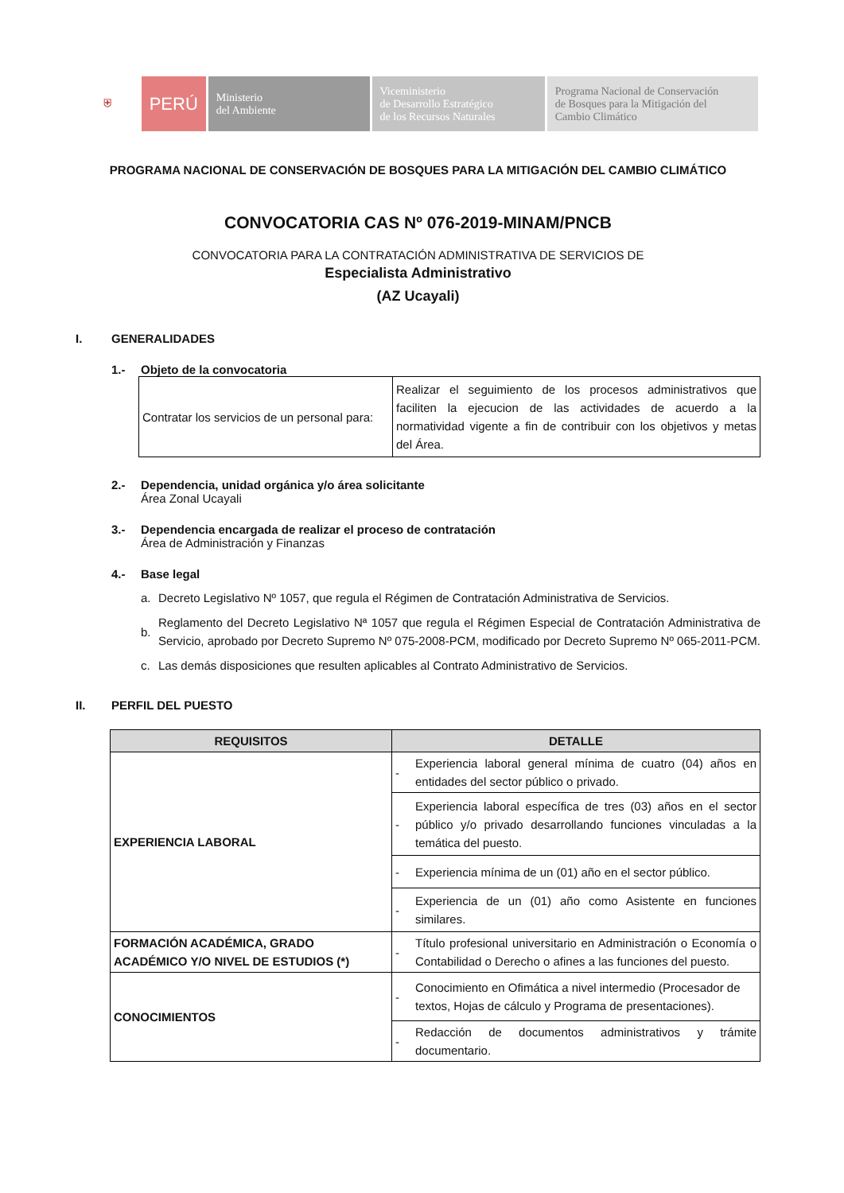⛨ PERÚ Ministerio
del Ambiente
Viceministerio
de Desarrollo Estratégico
de los Recursos Naturales
Programa Nacional de Conservación
de Bosques para la Mitigación del
Cambio Climático
PROGRAMA NACIONAL DE CONSERVACIÓN DE BOSQUES PARA LA MITIGACIÓN DEL CAMBIO CLIMÁTICO
CONVOCATORIA CAS Nº 076-2019-MINAM/PNCB
CONVOCATORIA PARA LA CONTRATACIÓN ADMINISTRATIVA DE SERVICIOS DE
Especialista Administrativo
(AZ Ucayali)
I. GENERALIDADES
1.- Objeto de la convocatoria
| Contratar los servicios de un personal para: | Realizar el seguimiento de los procesos administrativos que faciliten la ejecucion de las actividades de acuerdo a la normatividad vigente a fin de contribuir con los objetivos y metas del Área. |
2.- Dependencia, unidad orgánica y/o área solicitante
Área Zonal Ucayali
3.- Dependencia encargada de realizar el proceso de contratación
Área de Administración y Finanzas
4.- Base legal
a. Decreto Legislativo Nº 1057, que regula el Régimen de Contratación Administrativa de Servicios.
b. Reglamento del Decreto Legislativo Nª 1057 que regula el Régimen Especial de Contratación Administrativa de Servicio, aprobado por Decreto Supremo Nº 075-2008-PCM, modificado por Decreto Supremo Nº 065-2011-PCM.
c. Las demás disposiciones que resulten aplicables al Contrato Administrativo de Servicios.
II. PERFIL DEL PUESTO
| REQUISITOS | DETALLE |
| --- | --- |
| EXPERIENCIA LABORAL | - Experiencia laboral general mínima de cuatro (04) años en entidades del sector público o privado. |
| | - Experiencia laboral específica de tres (03) años en el sector público y/o privado desarrollando funciones vinculadas a la temática del puesto. |
| | - Experiencia mínima de un (01) año en el sector público. |
| | - Experiencia de un (01) año como Asistente en funciones similares. |
| FORMACIÓN ACADÉMICA, GRADO ACADÉMICO Y/O NIVEL DE ESTUDIOS (*) | - Título profesional universitario en Administración o Economía o Contabilidad o Derecho o afines a las funciones del puesto. |
| CONOCIMIENTOS | - Conocimiento en Ofimática a nivel intermedio (Procesador de textos, Hojas de cálculo y Programa de presentaciones). |
| | - Redacción de documentos administrativos y trámite documentario. |